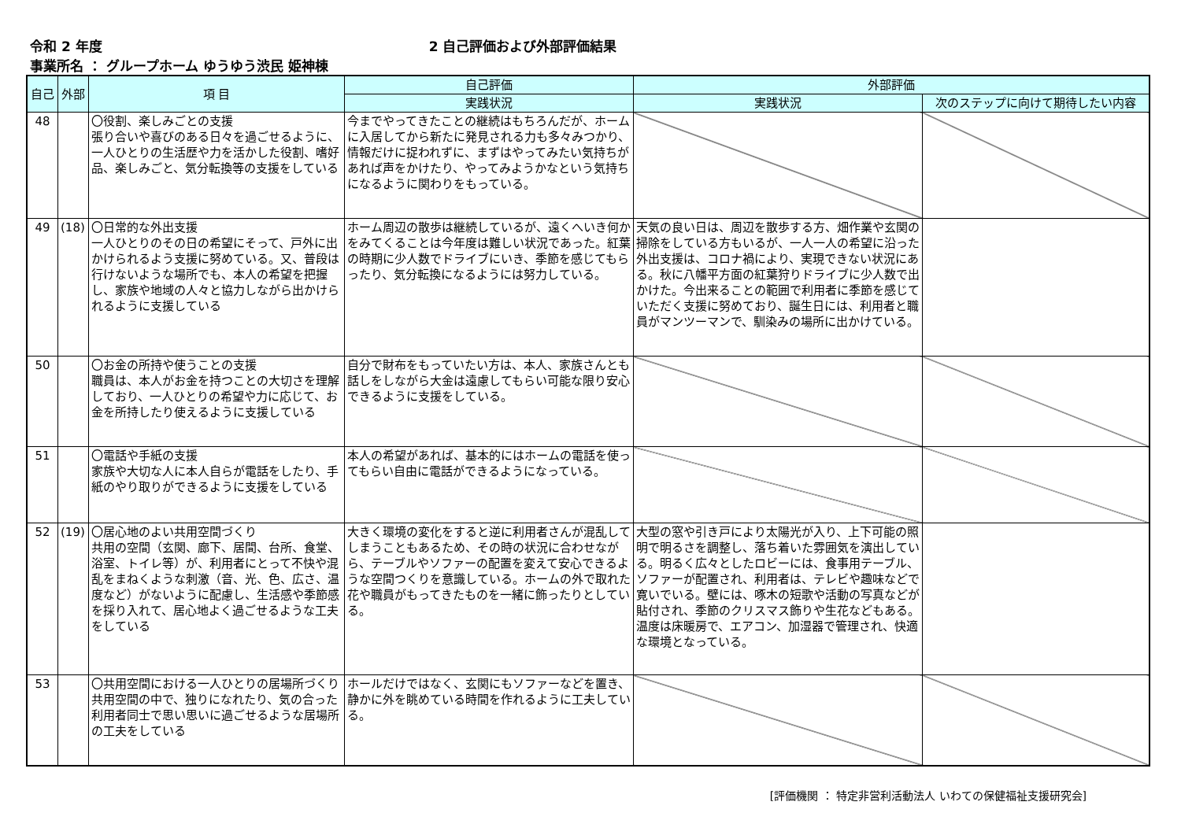令和 2 年度 2 自己評価および外部評価結果
事業所名 ： グループホーム ゆうゆう渋民 姫神棟
| 自己 | 外部 | 項 目 | 自己評価 | 外部評価 | |
| --- | --- | --- | --- | --- | --- |
| | | | 実践状況 | 実践状況 | 次のステップに向けて期待したい内容 |
| 48 | | 〇役割、楽しみごとの支援 張り合いや喜びのある日々を過ごせるように、一人ひとりの生活歴や力を活かした役割、嗜好品、楽しみごと、気分転換等の支援をしている | 今までやってきたことの継続はもちろんだが、ホームに入居してから新たに発見される力も多々みつかり、情報だけに捉われずに、まずはやってみたい気持ちがあれば声をかけたり、やってみようかなという気持ちになるように関わりをもっている。 | | |
| 49 | (18) | 〇日常的な外出支援 一人ひとりのその日の希望にそって、戸外に出かけられるよう支援に努めている。又、普段は行けないような場所でも、本人の希望を把握し、家族や地域の人々と協力しながら出かけられるように支援している | ホーム周辺の散歩は継続しているが、遠くへいき何かをみてくることは今年度は難しい状況であった。紅葉の時期に少人数でドライブにいき、季節を感じてもらったり、気分転換になるようには努力している。 | 天気の良い日は、周辺を散歩する方、畑作業や玄関の掃除をしている方もいるが、一人一人の希望に沿った外出支援は、コロナ禍により、実現できない状況にある。秋に八幡平方面の紅葉狩りドライブに少人数で出かけた。今出来ることの範囲で利用者に季節を感じていただく支援に努めており、誕生日には、利用者と職員がマンツーマンで、馴染みの場所に出かけている。 | |
| 50 | | 〇お金の所持や使うことの支援 職員は、本人がお金を持つことの大切さを理解しており、一人ひとりの希望や力に応じて、お金を所持したり使えるように支援している | 自分で財布をもっていたい方は、本人、家族さんとも話しをしながら大金は遠慮してもらい可能な限り安心できるように支援をしている。 | | |
| 51 | | 〇電話や手紙の支援 家族や大切な人に本人自らが電話をしたり、手紙のやり取りができるように支援をしている | 本人の希望があれば、基本的にはホームの電話を使ってもらい自由に電話ができるようになっている。 | | |
| 52 | (19) | 〇居心地のよい共用空間づくり 共用の空間（玄関、廊下、居間、台所、食堂、浴室、トイレ等）が、利用者にとって不快や混乱をまねくような刺激（音、光、色、広さ、温度など）がないように配慮し、生活感や季節感を採り入れて、居心地よく過ごせるような工夫をしている | 大きく環境の変化をすると逆に利用者さんが混乱してしまうこともあるため、その時の状況に合わせながら、テーブルやソファーの配置を変えて安心できるような空間つくりを意識している。ホームの外で取れた花や職員がもってきたものを一緒に飾ったりとしている。 | 大型の窓や引き戸により太陽光が入り、上下可能の照明で明るさを調整し、落ち着いた雰囲気を演出している。明るく広々としたロビーには、食事用テーブル、ソファーが配置され、利用者は、テレビや趣味などで寛いでいる。壁には、啄木の短歌や活動の写真などが貼付され、季節のクリスマス飾りや生花などもある。温度は床暖房で、エアコン、加湿器で管理され、快適な環境となっている。 | |
| 53 | | 〇共用空間における一人ひとりの居場所づくり 共用空間の中で、独りになれたり、気の合った利用者同士で思い思いに過ごせるような居場所の工夫をしている | ホールだけではなく、玄関にもソファーなどを置き、静かに外を眺めている時間を作れるように工夫している。 | | |
[評価機関 ： 特定非営利活動法人 いわての保健福祉支援研究会]